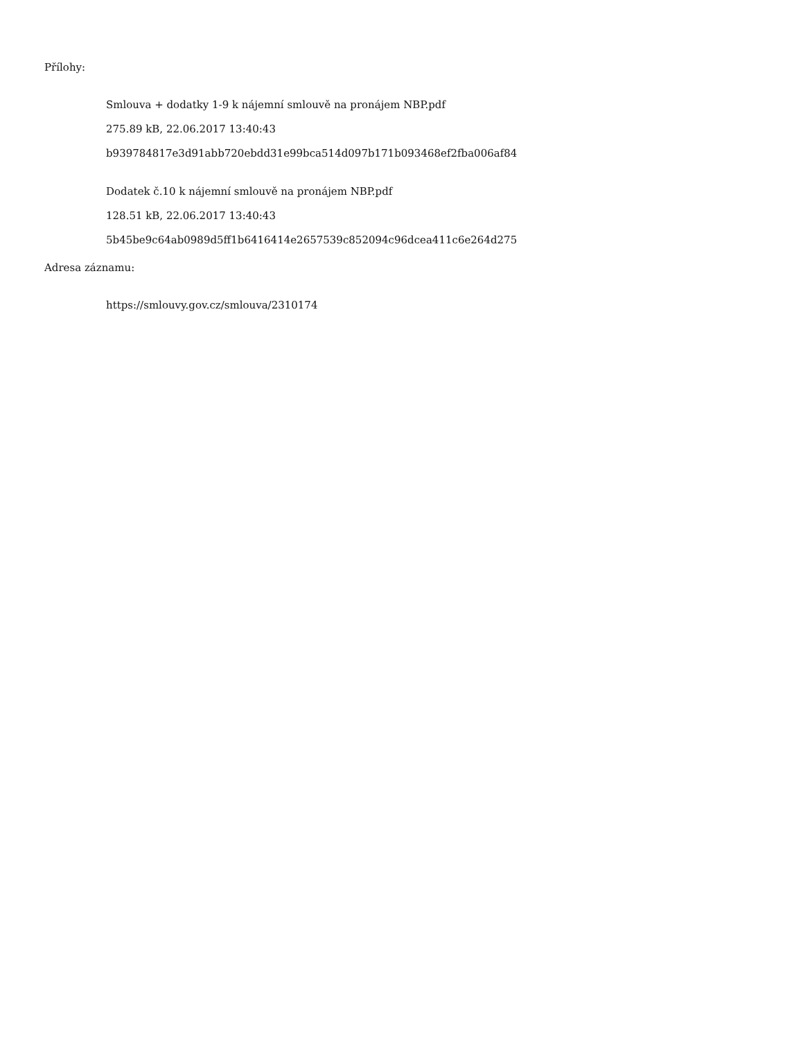Přílohy:
Smlouva + dodatky 1-9 k nájemní smlouvě na pronájem NBP.pdf
275.89 kB, 22.06.2017 13:40:43
b939784817e3d91abb720ebdd31e99bca514d097b171b093468ef2fba006af84
Dodatek č.10 k nájemní smlouvě na pronájem NBP.pdf
128.51 kB, 22.06.2017 13:40:43
5b45be9c64ab0989d5ff1b6416414e2657539c852094c96dcea411c6e264d275
Adresa záznamu:
https://smlouvy.gov.cz/smlouva/2310174